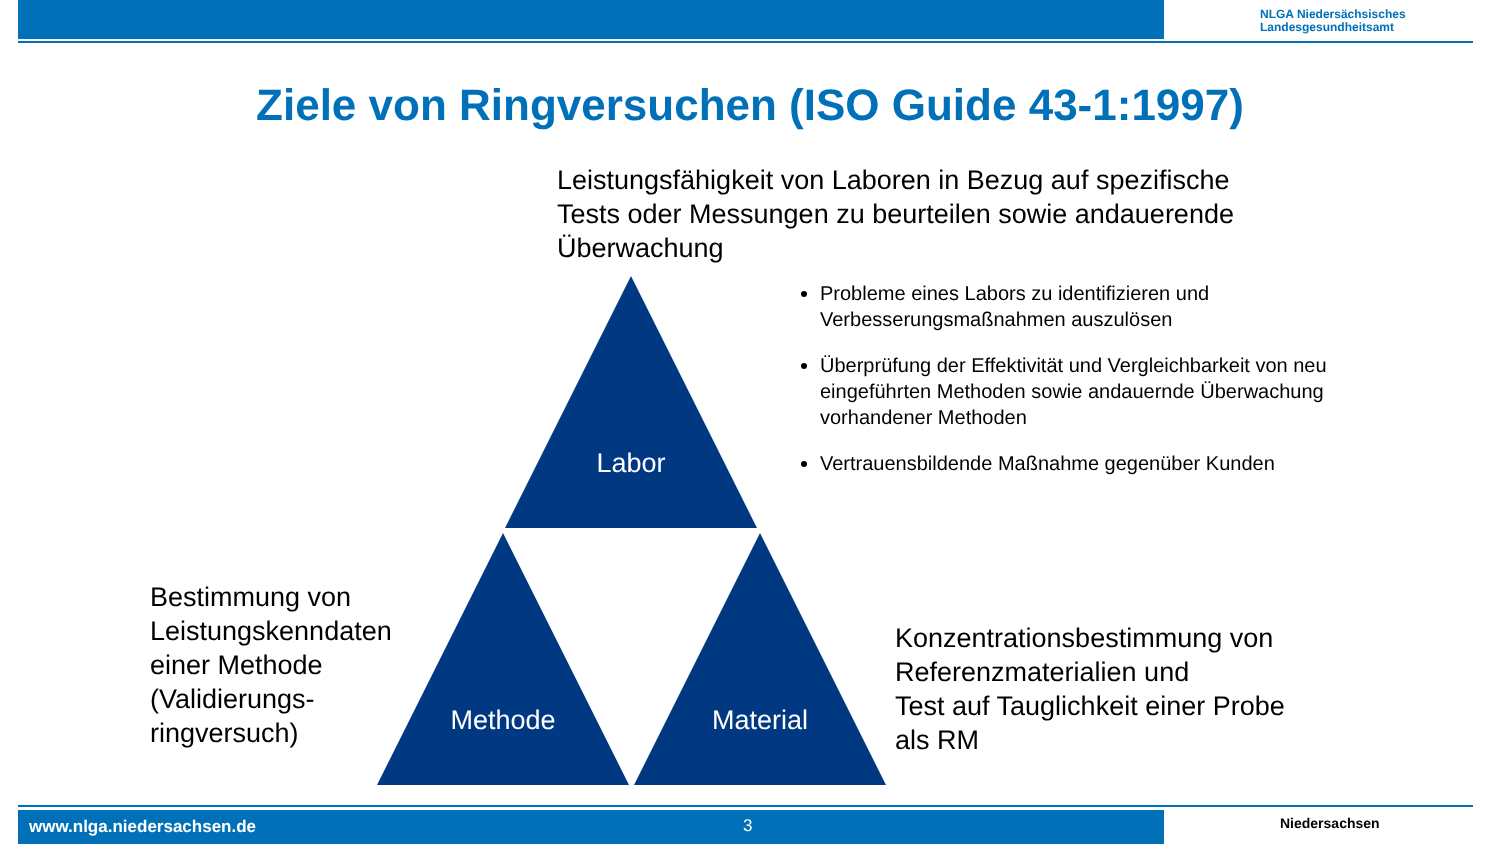NLGA Niedersächsisches
Landesgesundheitsamt
Ziele von Ringversuchen (ISO Guide 43-1:1997)
Leistungsfähigkeit von Laboren in Bezug auf spezifische
Tests oder Messungen zu beurteilen sowie andauerende
Überwachung
Labor
Methode Material
Probleme eines Labors zu identifizieren und Verbesserungsmaßnahmen auszulösen
Überprüfung der Effektivität und Vergleichbarkeit von neu eingeführten Methoden sowie andauernde Überwachung vorhandener Methoden
Vertrauensbildende Maßnahme gegenüber Kunden
Bestimmung von
Leistungskenndaten
einer Methode
(Validierungs-
ringversuch)
Konzentrationsbestimmung von
Referenzmaterialien und
Test auf Tauglichkeit einer Probe
als RM
www.nlga.niedersachsen.de 3 Niedersachsen